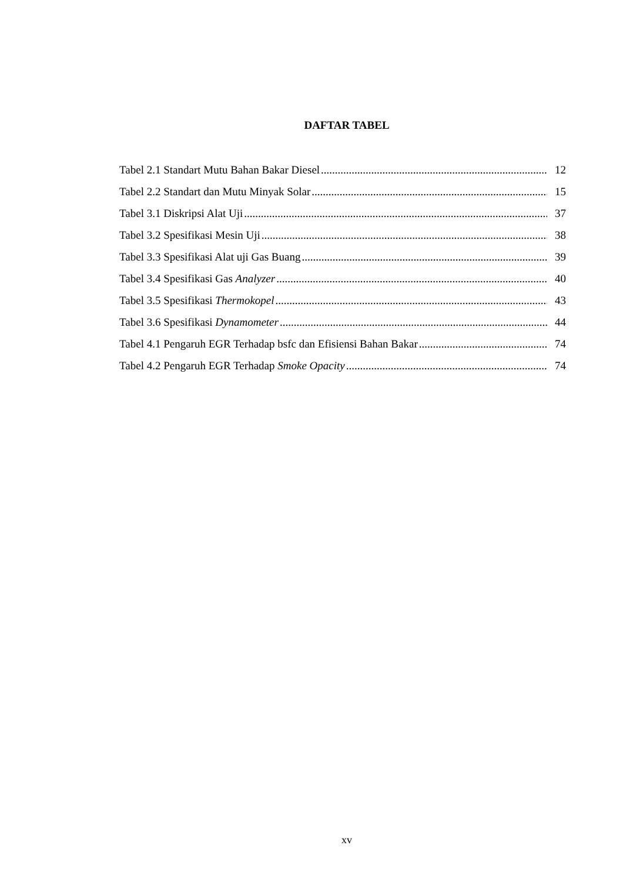DAFTAR TABEL
Tabel 2.1 Standart Mutu Bahan Bakar Diesel 12
Tabel 2.2 Standart dan Mutu Minyak Solar 15
Tabel 3.1 Diskripsi Alat Uji 37
Tabel 3.2 Spesifikasi Mesin Uji 38
Tabel 3.3 Spesifikasi Alat uji Gas Buang 39
Tabel 3.4 Spesifikasi Gas Analyzer 40
Tabel 3.5 Spesifikasi Thermokopel 43
Tabel 3.6 Spesifikasi Dynamometer 44
Tabel 4.1 Pengaruh EGR Terhadap bsfc dan Efisiensi Bahan Bakar 74
Tabel 4.2 Pengaruh EGR Terhadap Smoke Opacity 74
xv